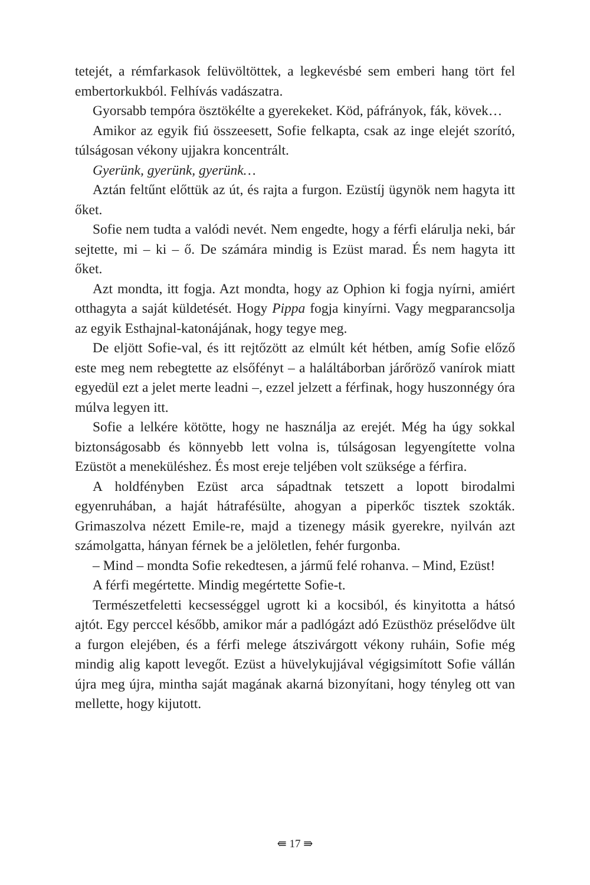tetejét, a rémfarkasok felüvöltöttek, a legkevésbé sem emberi hang tört fel embertorkukból. Felhívás vadászatra.
Gyorsabb tempóra ösztökélte a gyerekeket. Köd, páfrányok, fák, kövek…
Amikor az egyik fiú összeesett, Sofie felkapta, csak az inge elejét szorító, túlságosan vékony ujjakra koncentrált.
Gyerünk, gyerünk, gyerünk…
Aztán feltűnt előttük az út, és rajta a furgon. Ezüstíj ügynök nem hagyta itt őket.
Sofie nem tudta a valódi nevét. Nem engedte, hogy a férfi elárulja neki, bár sejtette, mi – ki – ő. De számára mindig is Ezüst marad. És nem hagyta itt őket.
Azt mondta, itt fogja. Azt mondta, hogy az Ophion ki fogja nyírni, amiért otthagyta a saját küldetését. Hogy Pippa fogja kinyírni. Vagy megparancsolja az egyik Esthajnal-katonájának, hogy tegye meg.
De eljött Sofie-val, és itt rejtőzött az elmúlt két hétben, amíg Sofie előző este meg nem rebegtette az elsőfényt – a haláltáborban járőröző vanírok miatt egyedül ezt a jelet merte leadni –, ezzel jelzett a férfinak, hogy huszonnégy óra múlva legyen itt.
Sofie a lelkére kötötte, hogy ne használja az erejét. Még ha úgy sokkal biztonságosabb és könnyebb lett volna is, túlságosan legyengítette volna Ezüstöt a meneküléshez. És most ereje teljében volt szüksége a férfira.
A holdfényben Ezüst arca sápadtnak tetszett a lopott birodalmi egyenruhában, a haját hátrafésülte, ahogyan a piperkőc tisztek szokták. Grimaszolva nézett Emile-re, majd a tizenegy másik gyerekre, nyilván azt számolgatta, hányan férnek be a jelöletlen, fehér furgonba.
– Mind – mondta Sofie rekedtesen, a jármű felé rohanva. – Mind, Ezüst!
A férfi megértette. Mindig megértette Sofie-t.
Természetfeletti kecsességgel ugrott ki a kocsiból, és kinyitotta a hátsó ajtót. Egy perccel később, amikor már a padlógázt adó Ezüsthöz préselődve ült a furgon elejében, és a férfi melege átszivárgott vékony ruháin, Sofie még mindig alig kapott levegőt. Ezüst a hüvelykujjával végigsimított Sofie vállán újra meg újra, mintha saját magának akarná bizonyítani, hogy tényleg ott van mellette, hogy kijutott.
⇚ 17 ⇛